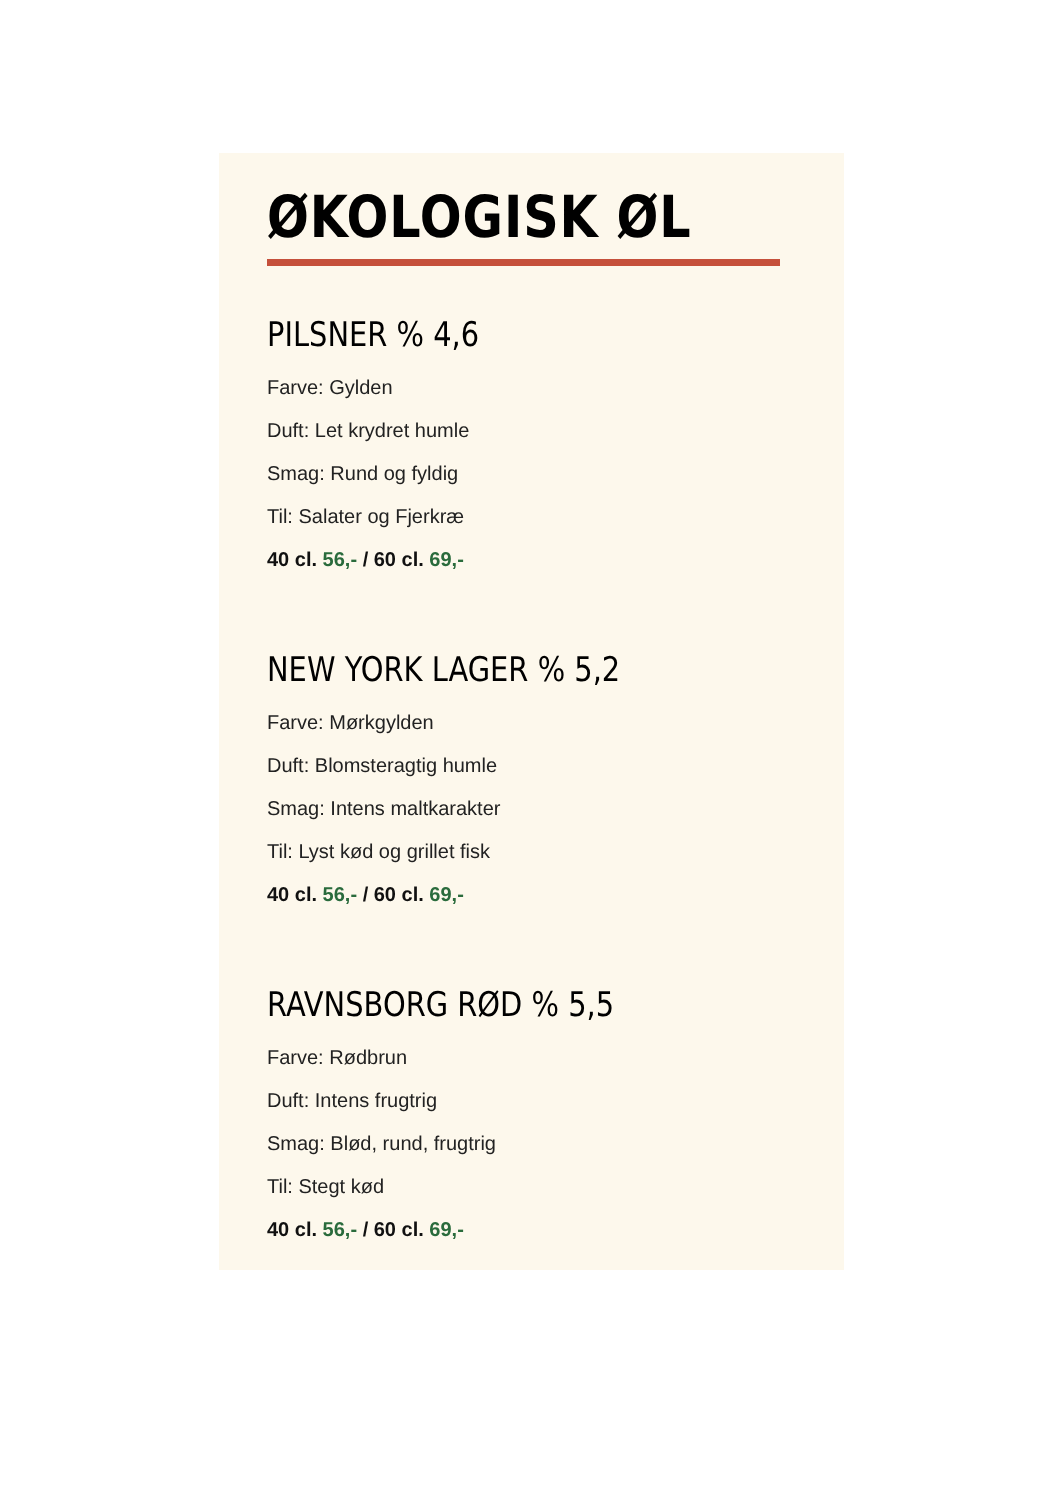ØKOLOGISK ØL
PILSNER % 4,6
Farve: Gylden
Duft: Let krydret humle
Smag: Rund og fyldig
Til: Salater og Fjerkræ
40 cl. 56,- / 60 cl. 69,-
NEW YORK LAGER % 5,2
Farve: Mørkgylden
Duft: Blomsteragtig humle
Smag: Intens maltkarakter
Til: Lyst kød og grillet fisk
40 cl. 56,- / 60 cl. 69,-
RAVNSBORG RØD % 5,5
Farve: Rødbrun
Duft: Intens frugtrig
Smag: Blød, rund, frugtrig
Til: Stegt kød
40 cl. 56,- / 60 cl. 69,-